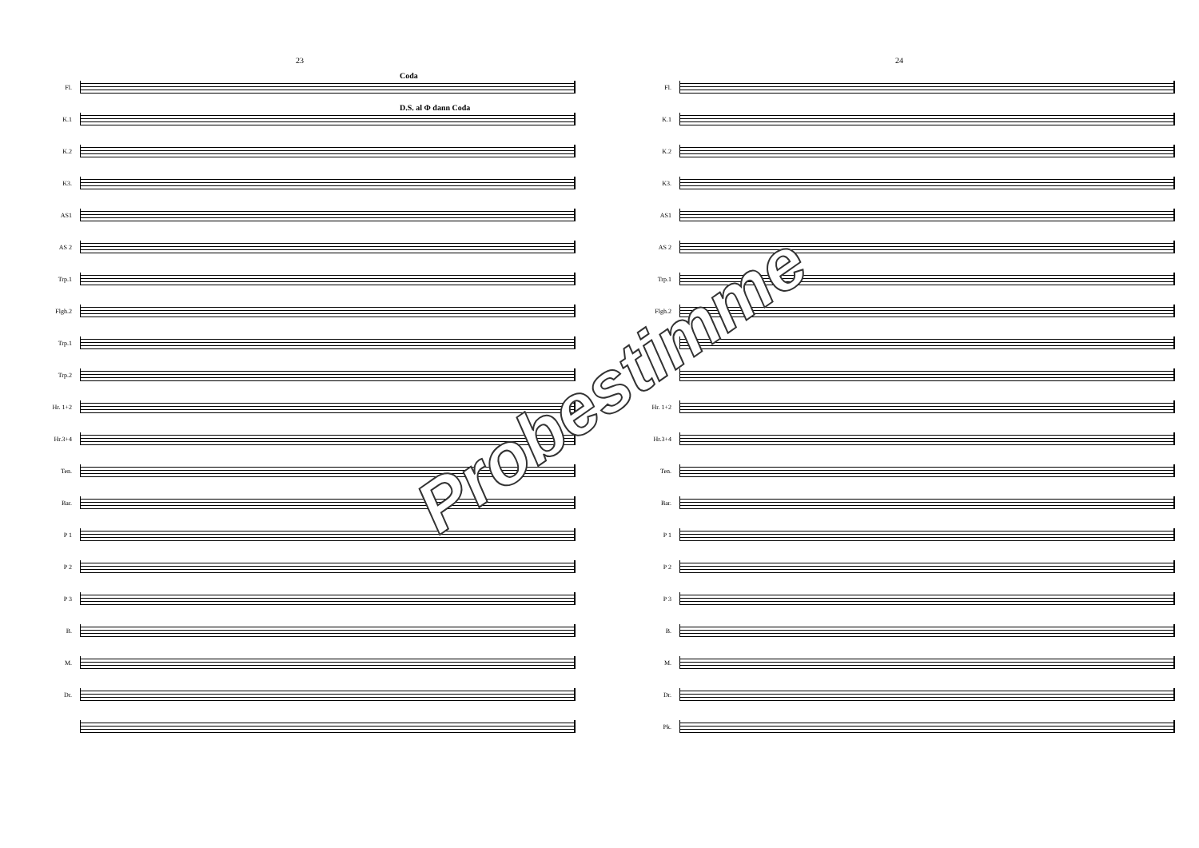23
Coda
Fl.
D.S. al Φ dann Coda
K.1
K.2
K3.
AS1
AS 2
Trp.1
Flgh.2
Trp.1
Trp.2
Hr. 1+2
Hr.3+4
Ten.
Bar.
P 1
P 2
P 3
B.
M.
Dr.
24
Fl.
K.1
K.2
K3.
AS1
AS 2
Trp.1
Flgh.2
Hr. 1+2
Hr.3+4
Ten.
Bar.
P 1
P 2
P 3
B.
M.
Dr.
Pk.
Probestimme